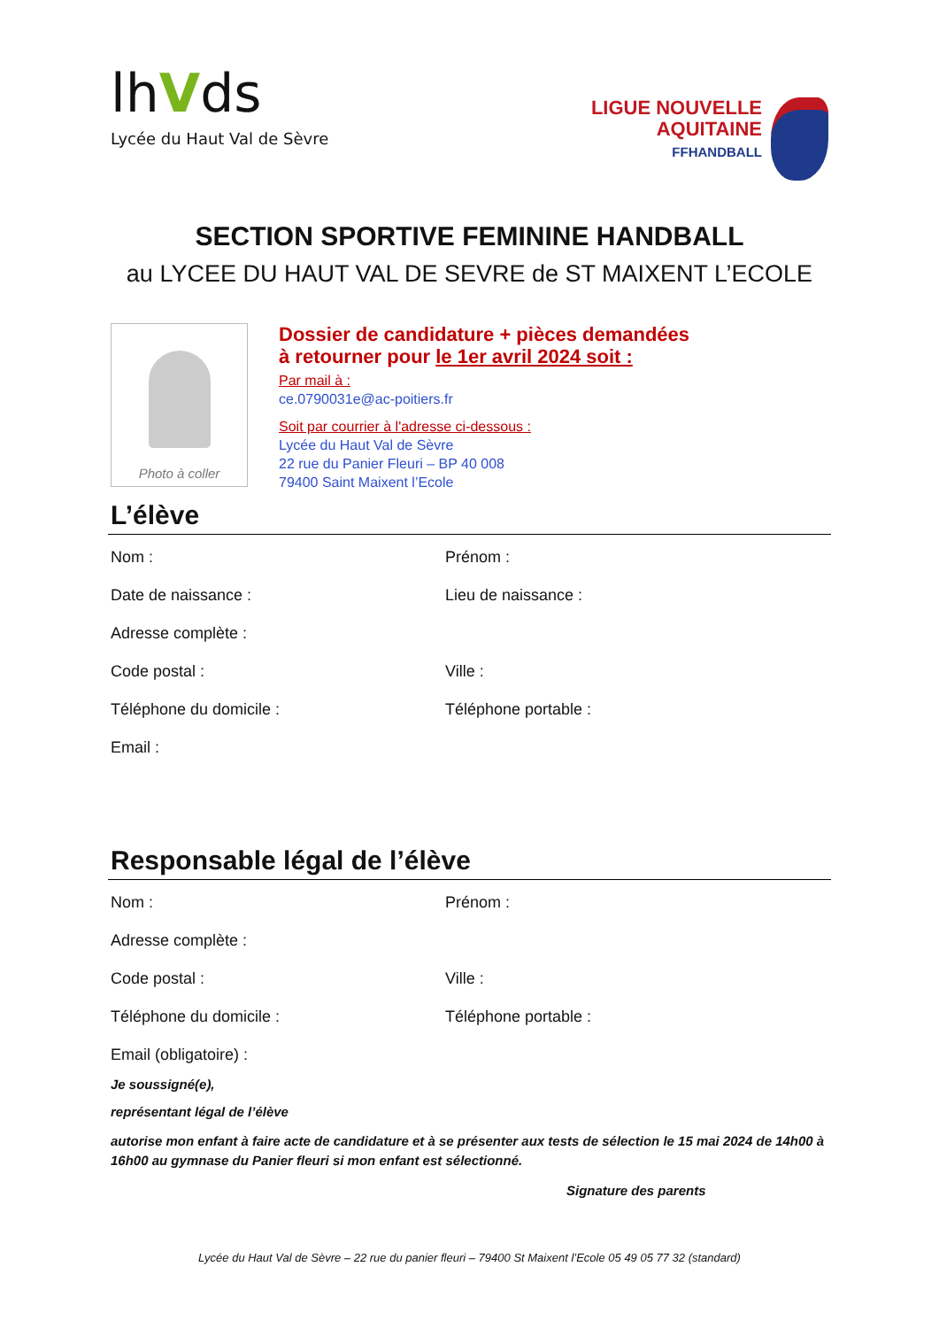lhVds
Lycée du Haut Val de Sèvre
LIGUE NOUVELLE
AQUITAINE
FFHANDBALL
SECTION SPORTIVE FEMININE HANDBALL
au LYCEE DU HAUT VAL DE SEVRE de ST MAIXENT L’ECOLE
Photo à coller
Dossier de candidature + pièces demandées
à retourner pour le 1er avril 2024 soit :
Par mail à :
ce.0790031e@ac-poitiers.fr
Soit par courrier à l'adresse ci-dessous :
Lycée du Haut Val de Sèvre
22 rue du Panier Fleuri – BP 40 008
79400 Saint Maixent l’Ecole
L’élève
Nom : Prénom :
Date de naissance : Lieu de naissance :
Adresse complète :
Code postal : Ville :
Téléphone du domicile : Téléphone portable :
Email :
Responsable légal de l’élève
Nom : Prénom :
Adresse complète :
Code postal : Ville :
Téléphone du domicile : Téléphone portable :
Email (obligatoire) :
Je soussigné(e),
représentant légal de l’élève
autorise mon enfant à faire acte de candidature et à se présenter aux tests de sélection le 15 mai 2024 de 14h00 à 16h00 au gymnase du Panier fleuri si mon enfant est sélectionné.
Signature des parents
Lycée du Haut Val de Sèvre – 22 rue du panier fleuri – 79400 St Maixent l’Ecole 05 49 05 77 32 (standard)